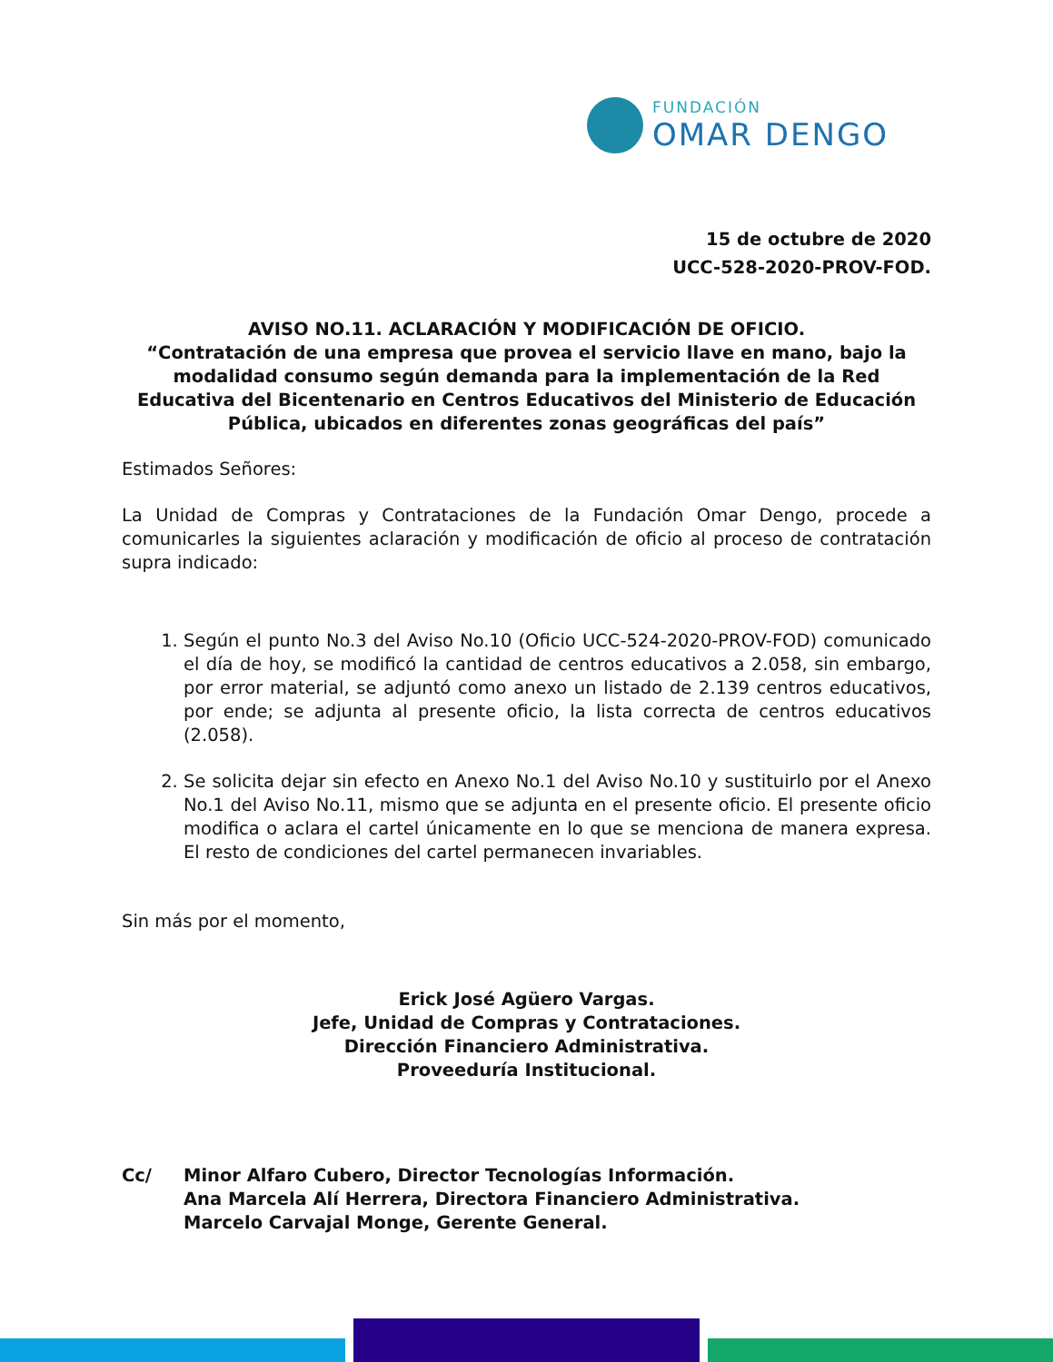FUNDACIÓN
OMAR DENGO
15 de octubre de 2020
UCC-528-2020-PROV-FOD.
AVISO NO.11. ACLARACIÓN Y MODIFICACIÓN DE OFICIO.
“Contratación de una empresa que provea el servicio llave en mano, bajo la modalidad consumo según demanda para la implementación de la Red Educativa del Bicentenario en Centros Educativos del Ministerio de Educación Pública, ubicados en diferentes zonas geográficas del país”
Estimados Señores:
La Unidad de Compras y Contrataciones de la Fundación Omar Dengo, procede a comunicarles la siguientes aclaración y modificación de oficio al proceso de contratación supra indicado:
1. Según el punto No.3 del Aviso No.10 (Oficio UCC-524-2020-PROV-FOD) comunicado el día de hoy, se modificó la cantidad de centros educativos a 2.058, sin embargo, por error material, se adjuntó como anexo un listado de 2.139 centros educativos, por ende; se adjunta al presente oficio, la lista correcta de centros educativos (2.058).
2. Se solicita dejar sin efecto en Anexo No.1 del Aviso No.10 y sustituirlo por el Anexo No.1 del Aviso No.11, mismo que se adjunta en el presente oficio. El presente oficio modifica o aclara el cartel únicamente en lo que se menciona de manera expresa. El resto de condiciones del cartel permanecen invariables.
Sin más por el momento,
Erick José Agüero Vargas.
Jefe, Unidad de Compras y Contrataciones.
Dirección Financiero Administrativa.
Proveeduría Institucional.
Cc/ Minor Alfaro Cubero, Director Tecnologías Información.
Ana Marcela Alí Herrera, Directora Financiero Administrativa.
Marcelo Carvajal Monge, Gerente General.